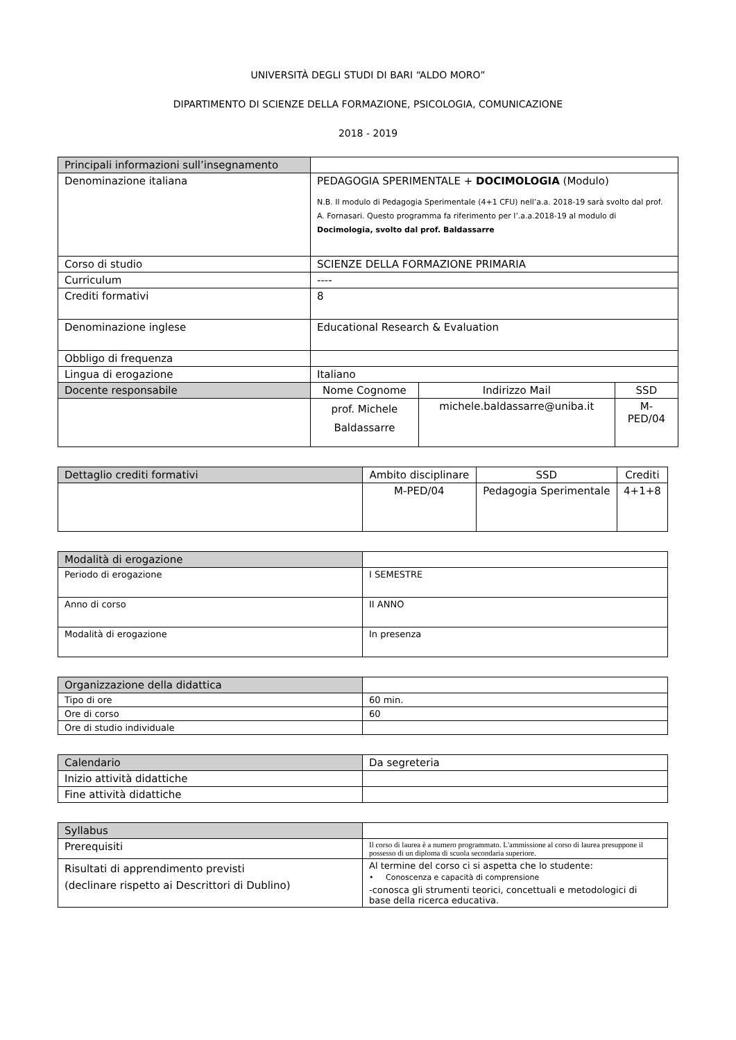UNIVERSITÀ DEGLI STUDI DI BARI “ALDO MORO”
DIPARTIMENTO DI SCIENZE DELLA FORMAZIONE, PSICOLOGIA, COMUNICAZIONE
2018 - 2019
| Principali informazioni sull’insegnamento | | | |
| Denominazione italiana | PEDAGOGIA SPERIMENTALE + DOCIMOLOGIA (Modulo) N.B. Il modulo di Pedagogia Sperimentale (4+1 CFU) nell’a.a. 2018-19 sarà svolto dal prof. A. Fornasari. Questo programma fa riferimento per l’.a.a.2018-19 al modulo di Docimologia, svolto dal prof. Baldassarre | | |
| Corso di studio | SCIENZE DELLA FORMAZIONE PRIMARIA | | |
| Curriculum | ---- | | |
| Crediti formativi | 8 | | |
| Denominazione inglese | Educational Research & Evaluation | | |
| Obbligo di frequenza | | | |
| Lingua di erogazione | Italiano | | |
| Docente responsabile | Nome Cognome | Indirizzo Mail | SSD |
| | prof. Michele Baldassarre | michele.baldassarre@uniba.it | M-PED/04 |
| Dettaglio crediti formativi | Ambito disciplinare | SSD | Crediti |
| | M-PED/04 | Pedagogia Sperimentale | 4+1+8 |
| Modalità di erogazione | |
| Periodo di erogazione | I SEMESTRE |
| Anno di corso | II ANNO |
| Modalità di erogazione | In presenza |
| Organizzazione della didattica | |
| Tipo di ore | 60 min. |
| Ore di corso | 60 |
| Ore di studio individuale | |
| Calendario | Da segreteria |
| Inizio attività didattiche | |
| Fine attività didattiche | |
| Syllabus | |
| Prerequisiti | Il corso di laurea è a numero programmato. L'ammissione al corso di laurea presuppone il possesso di un diploma di scuola secondaria superiore. |
| Risultati di apprendimento previsti (declinare rispetto ai Descrittori di Dublino) | Al termine del corso ci si aspetta che lo studente: • Conoscenza e capacità di comprensione -conosca gli strumenti teorici, concettuali e metodologici di base della ricerca educativa. |